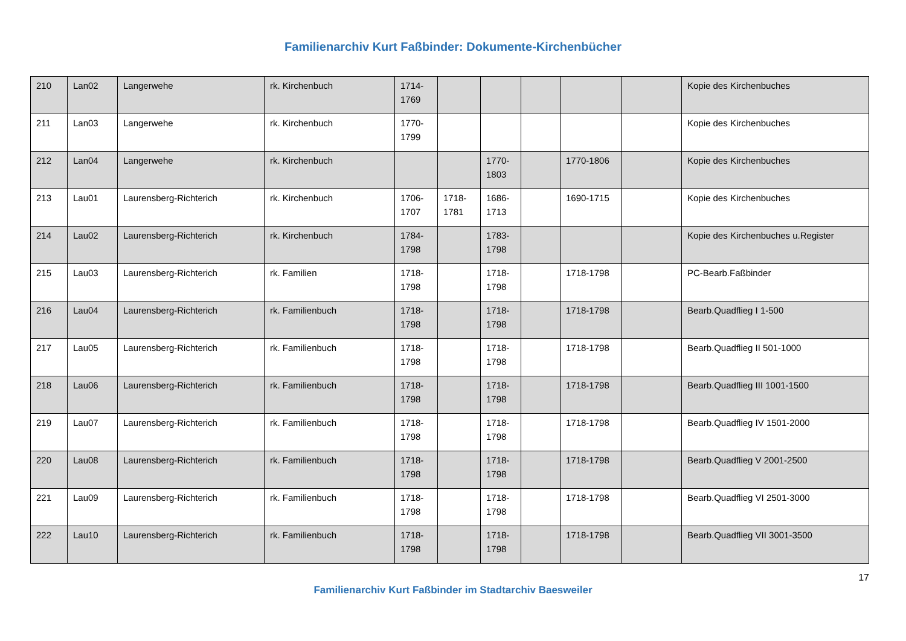Familienarchiv Kurt Faßbinder: Dokumente-Kirchenbücher
| 210 | Lan02 | Langerwehe | rk. Kirchenbuch | 1714-1769 | | | | | | Kopie des Kirchenbuches |
| 211 | Lan03 | Langerwehe | rk. Kirchenbuch | 1770-1799 | | | | | | Kopie des Kirchenbuches |
| 212 | Lan04 | Langerwehe | rk. Kirchenbuch | | | 1770-1803 | | 1770-1806 | | Kopie des Kirchenbuches |
| 213 | Lau01 | Laurensberg-Richterich | rk. Kirchenbuch | 1706-1707 | 1718-1781 | 1686-1713 | | 1690-1715 | | Kopie des Kirchenbuches |
| 214 | Lau02 | Laurensberg-Richterich | rk. Kirchenbuch | 1784-1798 | | 1783-1798 | | | | Kopie des Kirchenbuches u.Register |
| 215 | Lau03 | Laurensberg-Richterich | rk. Familien | 1718-1798 | | 1718-1798 | | 1718-1798 | | PC-Bearb.Faßbinder |
| 216 | Lau04 | Laurensberg-Richterich | rk. Familienbuch | 1718-1798 | | 1718-1798 | | 1718-1798 | | Bearb.Quadflieg I 1-500 |
| 217 | Lau05 | Laurensberg-Richterich | rk. Familienbuch | 1718-1798 | | 1718-1798 | | 1718-1798 | | Bearb.Quadflieg II 501-1000 |
| 218 | Lau06 | Laurensberg-Richterich | rk. Familienbuch | 1718-1798 | | 1718-1798 | | 1718-1798 | | Bearb.Quadflieg III 1001-1500 |
| 219 | Lau07 | Laurensberg-Richterich | rk. Familienbuch | 1718-1798 | | 1718-1798 | | 1718-1798 | | Bearb.Quadflieg IV 1501-2000 |
| 220 | Lau08 | Laurensberg-Richterich | rk. Familienbuch | 1718-1798 | | 1718-1798 | | 1718-1798 | | Bearb.Quadflieg V 2001-2500 |
| 221 | Lau09 | Laurensberg-Richterich | rk. Familienbuch | 1718-1798 | | 1718-1798 | | 1718-1798 | | Bearb.Quadflieg VI 2501-3000 |
| 222 | Lau10 | Laurensberg-Richterich | rk. Familienbuch | 1718-1798 | | 1718-1798 | | 1718-1798 | | Bearb.Quadflieg VII 3001-3500 |
17
Familienarchiv Kurt Faßbinder im Stadtarchiv Baesweiler